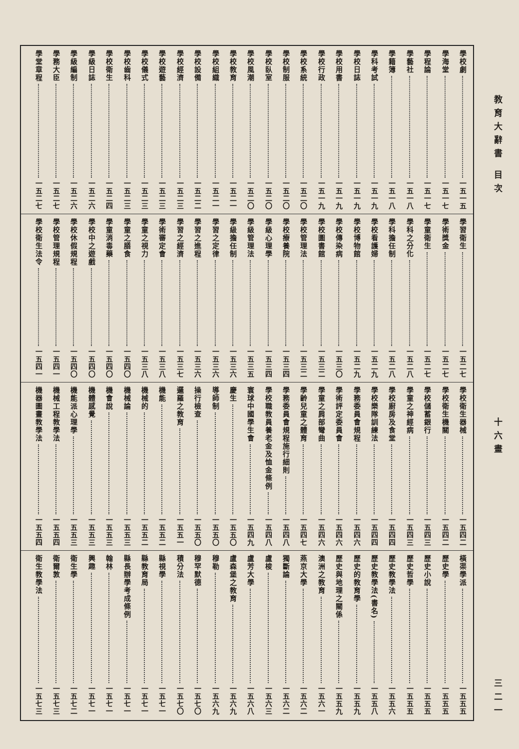教育大辭書 目次 十六畫 三二一
學校劇 一五一五
學海堂 一五一七
學程論 一五一七
學藝社 一五一八
學籍簿 一五一八
學科考試 一五一九
學校日誌 一五一九
學校用書 一五一九
學校行政 一五一九
學校系統 一五二〇
學校制服 一五二〇
學校臥室 一五二〇
學校風潮 一五二〇
學校教育 一五二一
學校組織 一五二一
學校設備 一五二二
學校經濟 一五二三
學校遊藝 一五二三
學校儀式 一五二三
學校齒科 一五二三
學校衛生 一五二四
學級日誌 一五二六
學級編制 一五二六
學務大臣 一五二七
學堂章程 一五二七
學習衛生 一五二七
學術獎金 一五二七
學童衛生 一五二七
學科之分化 一五二八
學科擔任制 一五二八
學校看護婦 一五二九
學校博物館 一五二九
學校傳染病 一五三〇
學校圖書館 一五三二
學校管理法 一五三二
學校療養院 一五三四
學級心理學 一五三四
學級管理法 一五三五
學級擔任制 一五三六
學習之定律 一五三六
學習之進程 一五三六
學習之經濟 一五三七
學術審定會 一五三八
學童之視力 一五三八
學童之膳食 一五四〇
學童消毒藥 一五四〇
學校中之遊戲 一五四〇
學校休假規程 一五四〇
學校管理規程 一五四一
學校衛生法令 一五四一
學校衛生器械 一五四二
學校衛生機關 一五四二
學校儲蓄銀行 一五四三
學童之神經病 一五四三
學校廚房及食堂 一五四四
學校樂隊訓練法 一五四四
學務委員會規程 一五四六
學術評定委員會 一五四六
學童之肩部彎曲 一五四六
學齡兒童之體育 一五四七
學務委員會規程施行細則 一五四八
學校職教員養老金及恤金條例 一五四八
寰球中國學生會 一五四九
慶生 一五五〇
導師制 一五五〇
操行檢查 一五五〇
邏羅之教育 一五五一
機能 一五五二
機械的 一五五二
機械論 一五五三
機會說 一五五三
機體感覺 一五五三
機能派心理學 一五五三
機械工程教學法 一五五四
機器圖畫教學法 一五五四
橫渠學派 一五五五
歷史學 一五五五
歷史小說 一五五五
歷史哲學 一五五五
歷史教學法 一五五六
歷史教學法(書名) 一五五八
歷史的教育學 一五五九
歷史與地理之關係 一五五九
澳洲之教育 一五六一
燕京大學 一五六二
獨斷論 一五六二
盧梭 一五六三
盧芳大學 一五六八
盧森堡之教育 一五六九
穆勒 一五六九
穆罕默德 一五七〇
積分法 一五七〇
縣視學 一五七一
縣教育局 一五七一
縣長辦學考成條例 一五七一
翰林 一五七一
興趣 一五七一
衛生學 一五七二
衛爾敦 一五七三
衛生教學法 一五七三